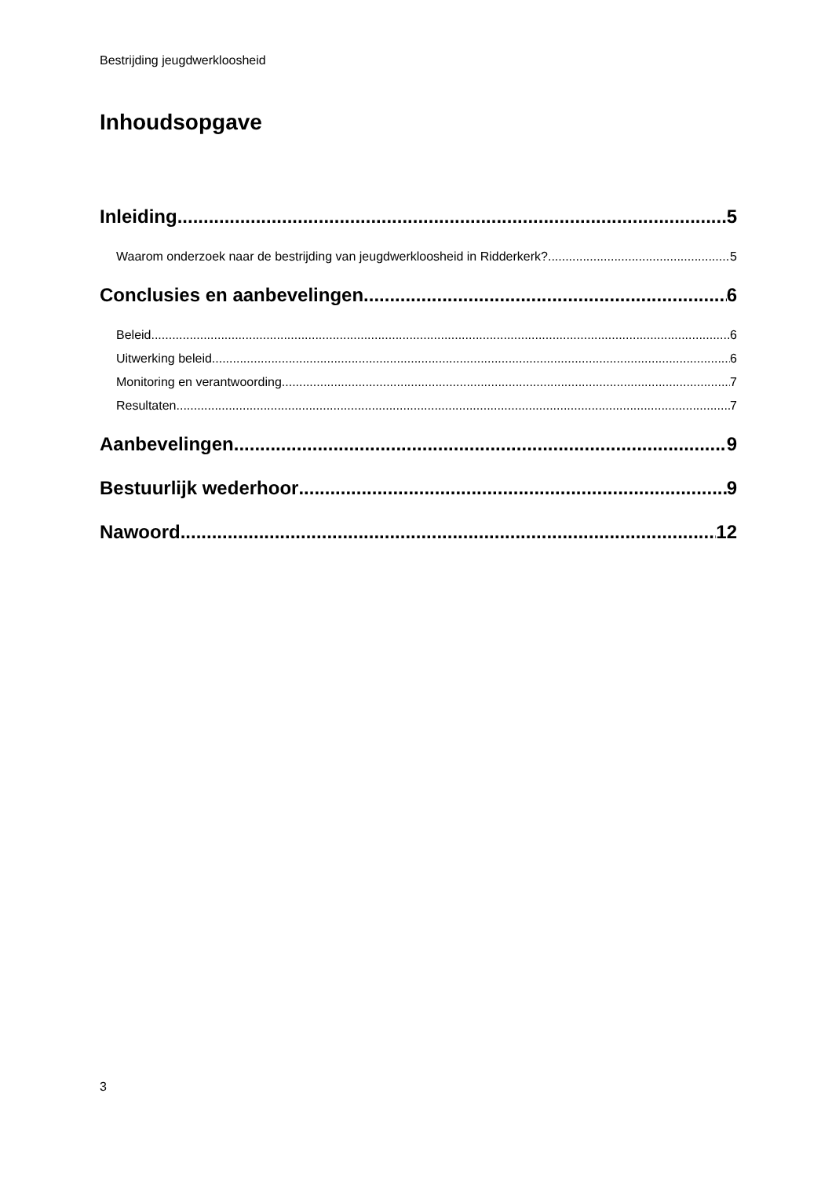Bestrijding jeugdwerkloosheid
Inhoudsopgave
Inleiding 5
Waarom onderzoek naar de bestrijding van jeugdwerkloosheid in Ridderkerk? 5
Conclusies en aanbevelingen 6
Beleid. 6
Uitwerking beleid. 6
Monitoring en verantwoording. 7
Resultaten. 7
Aanbevelingen 9
Bestuurlijk wederhoor 9
Nawoord 12
3